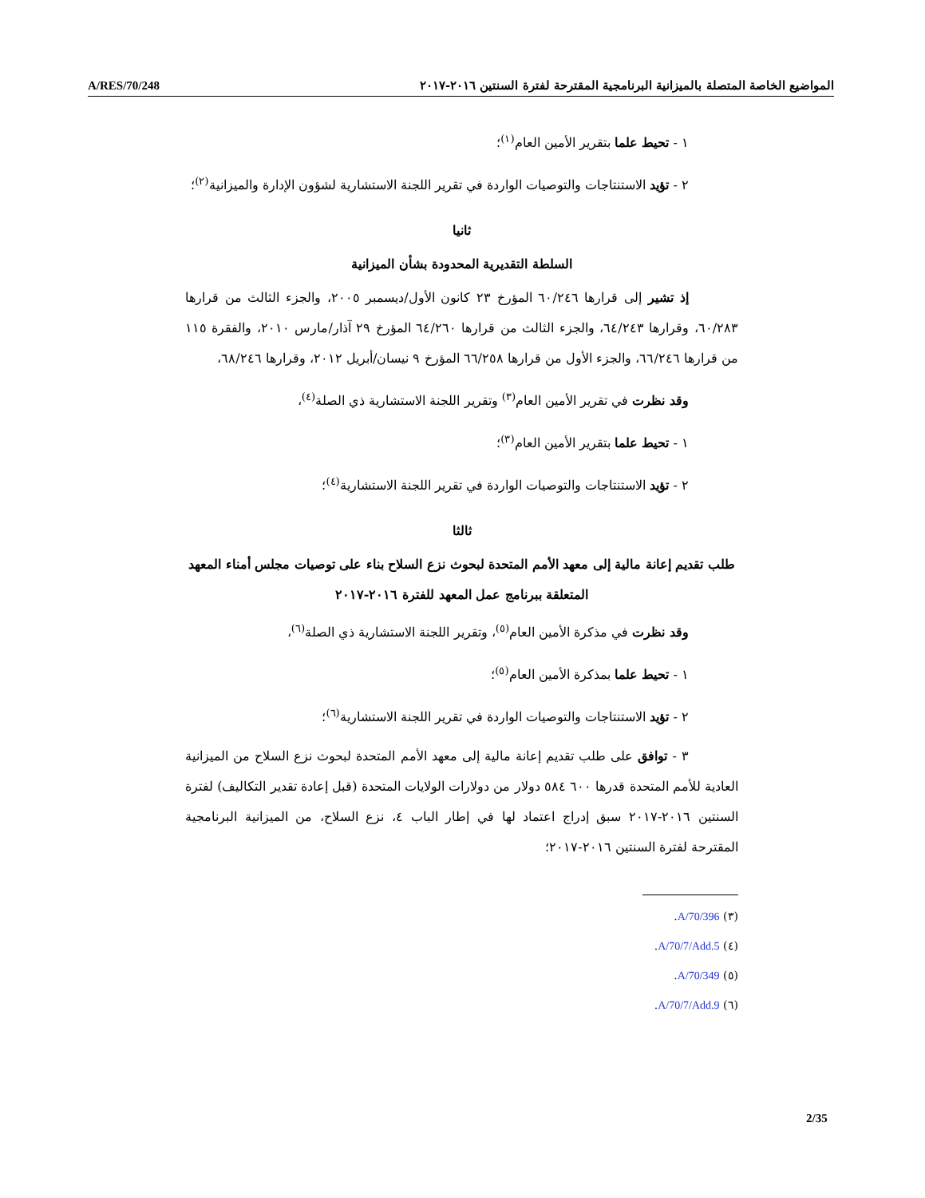A/RES/70/248 المواضيع الخاصة المتصلة بالميزانية البرنامجية المقترحة لفترة السنتين ٢٠١٦-٢٠١٧
١ - تحيط علما بتقرير الأمين العام<sup>(١)</sup>؛
٢ - تؤيد الاستنتاجات والتوصيات الواردة في تقرير اللجنة الاستشارية لشؤون الإدارة والميزانية<sup>(٢)</sup>؛
ثانيا
السلطة التقديرية المحدودة بشأن الميزانية
إذ تشير إلى قرارها ٦٠/٢٤٦ المؤرخ ٢٣ كانون الأول/ديسمبر ٢٠٠٥، والجزء الثالث من قرارها ٦٠/٢٨٣، وقرارها ٦٤/٢٤٣، والجزء الثالث من قرارها ٦٤/٢٦٠ المؤرخ ٢٩ آذار/مارس ٢٠١٠، والفقرة ١١٥ من قرارها ٦٦/٢٤٦، والجزء الأول من قرارها ٦٦/٢٥٨ المؤرخ ٩ نيسان/أبريل ٢٠١٢، وقرارها ٦٨/٢٤٦،
وقد نظرت في تقرير الأمين العام<sup>(٣)</sup> وتقرير اللجنة الاستشارية ذي الصلة<sup>(٤)</sup>،
١ - تحيط علما بتقرير الأمين العام<sup>(٣)</sup>؛
٢ - تؤيد الاستنتاجات والتوصيات الواردة في تقرير اللجنة الاستشارية<sup>(٤)</sup>؛
ثالثا
طلب تقديم إعانة مالية إلى معهد الأمم المتحدة لبحوث نزع السلاح بناء على توصيات مجلس أمناء المعهد المتعلقة ببرنامج عمل المعهد للفترة ٢٠١٦-٢٠١٧
وقد نظرت في مذكرة الأمين العام<sup>(٥)</sup>، وتقرير اللجنة الاستشارية ذي الصلة<sup>(٦)</sup>،
١ - تحيط علما بمذكرة الأمين العام<sup>(٥)</sup>؛
٢ - تؤيد الاستنتاجات والتوصيات الواردة في تقرير اللجنة الاستشارية<sup>(٦)</sup>؛
٣ - توافق على طلب تقديم إعانة مالية إلى معهد الأمم المتحدة لبحوث نزع السلاح من الميزانية العادية للأمم المتحدة قدرها ٦٠٠ ٥٨٤ دولار من دولارات الولايات المتحدة (قبل إعادة تقدير التكاليف) لفترة السنتين ٢٠١٦-٢٠١٧ سبق إدراج اعتماد لها في إطار الباب ٤، نزع السلاح، من الميزانية البرنامجية المقترحة لفترة السنتين ٢٠١٦-٢٠١٧؛
(٣) A/70/396.
(٤) A/70/7/Add.5.
(٥) A/70/349.
(٦) A/70/7/Add.9.
2/35